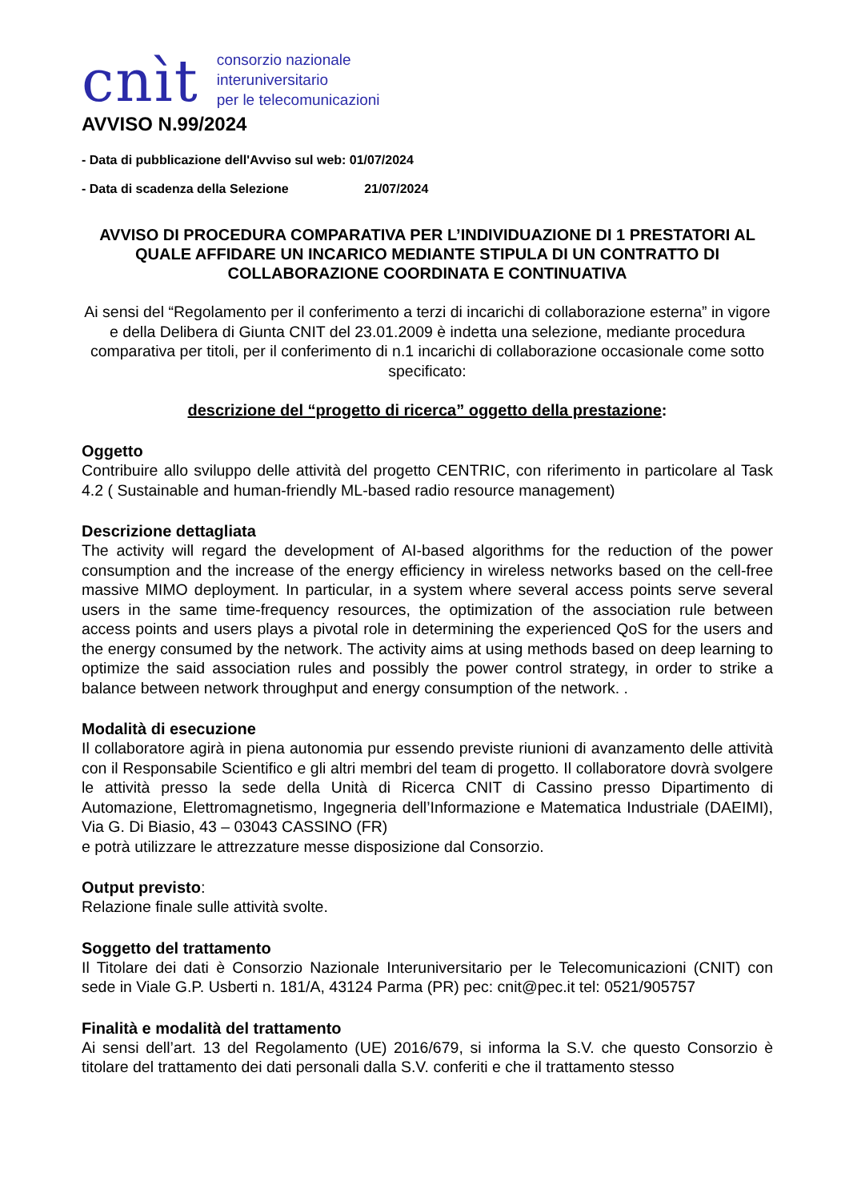cnìt
consorzio nazionale
interuniversitario
per le telecomunicazioni
AVVISO N.99/2024
- Data di pubblicazione dell'Avviso sul web: 01/07/2024
- Data di scadenza della Selezione 21/07/2024
AVVISO DI PROCEDURA COMPARATIVA PER L’INDIVIDUAZIONE DI 1 PRESTATORI AL QUALE AFFIDARE UN INCARICO MEDIANTE STIPULA DI UN CONTRATTO DI COLLABORAZIONE COORDINATA E CONTINUATIVA
Ai sensi del “Regolamento per il conferimento a terzi di incarichi di collaborazione esterna” in vigore e della Delibera di Giunta CNIT del 23.01.2009 è indetta una selezione, mediante procedura comparativa per titoli, per il conferimento di n.1 incarichi di collaborazione occasionale come sotto specificato:
descrizione del “progetto di ricerca” oggetto della prestazione:
Oggetto
Contribuire allo sviluppo delle attività del progetto CENTRIC, con riferimento in particolare al Task 4.2 ( Sustainable and human-friendly ML-based radio resource management)
Descrizione dettagliata
The activity will regard the development of AI-based algorithms for the reduction of the power consumption and the increase of the energy efficiency in wireless networks based on the cell-free massive MIMO deployment. In particular, in a system where several access points serve several users in the same time-frequency resources, the optimization of the association rule between access points and users plays a pivotal role in determining the experienced QoS for the users and the energy consumed by the network. The activity aims at using methods based on deep learning to optimize the said association rules and possibly the power control strategy, in order to strike a balance between network throughput and energy consumption of the network. .
Modalità di esecuzione
Il collaboratore agirà in piena autonomia pur essendo previste riunioni di avanzamento delle attività con il Responsabile Scientifico e gli altri membri del team di progetto. Il collaboratore dovrà svolgere le attività presso la sede della Unità di Ricerca CNIT di Cassino presso Dipartimento di Automazione, Elettromagnetismo, Ingegneria dell’Informazione e Matematica Industriale (DAEIMI), Via G. Di Biasio, 43 – 03043 CASSINO (FR)
e potrà utilizzare le attrezzature messe disposizione dal Consorzio.
Output previsto:
Relazione finale sulle attività svolte.
Soggetto del trattamento
Il Titolare dei dati è Consorzio Nazionale Interuniversitario per le Telecomunicazioni (CNIT) con sede in Viale G.P. Usberti n. 181/A, 43124 Parma (PR) pec: cnit@pec.it tel: 0521/905757
Finalità e modalità del trattamento
Ai sensi dell’art. 13 del Regolamento (UE) 2016/679, si informa la S.V. che questo Consorzio è titolare del trattamento dei dati personali dalla S.V. conferiti e che il trattamento stesso